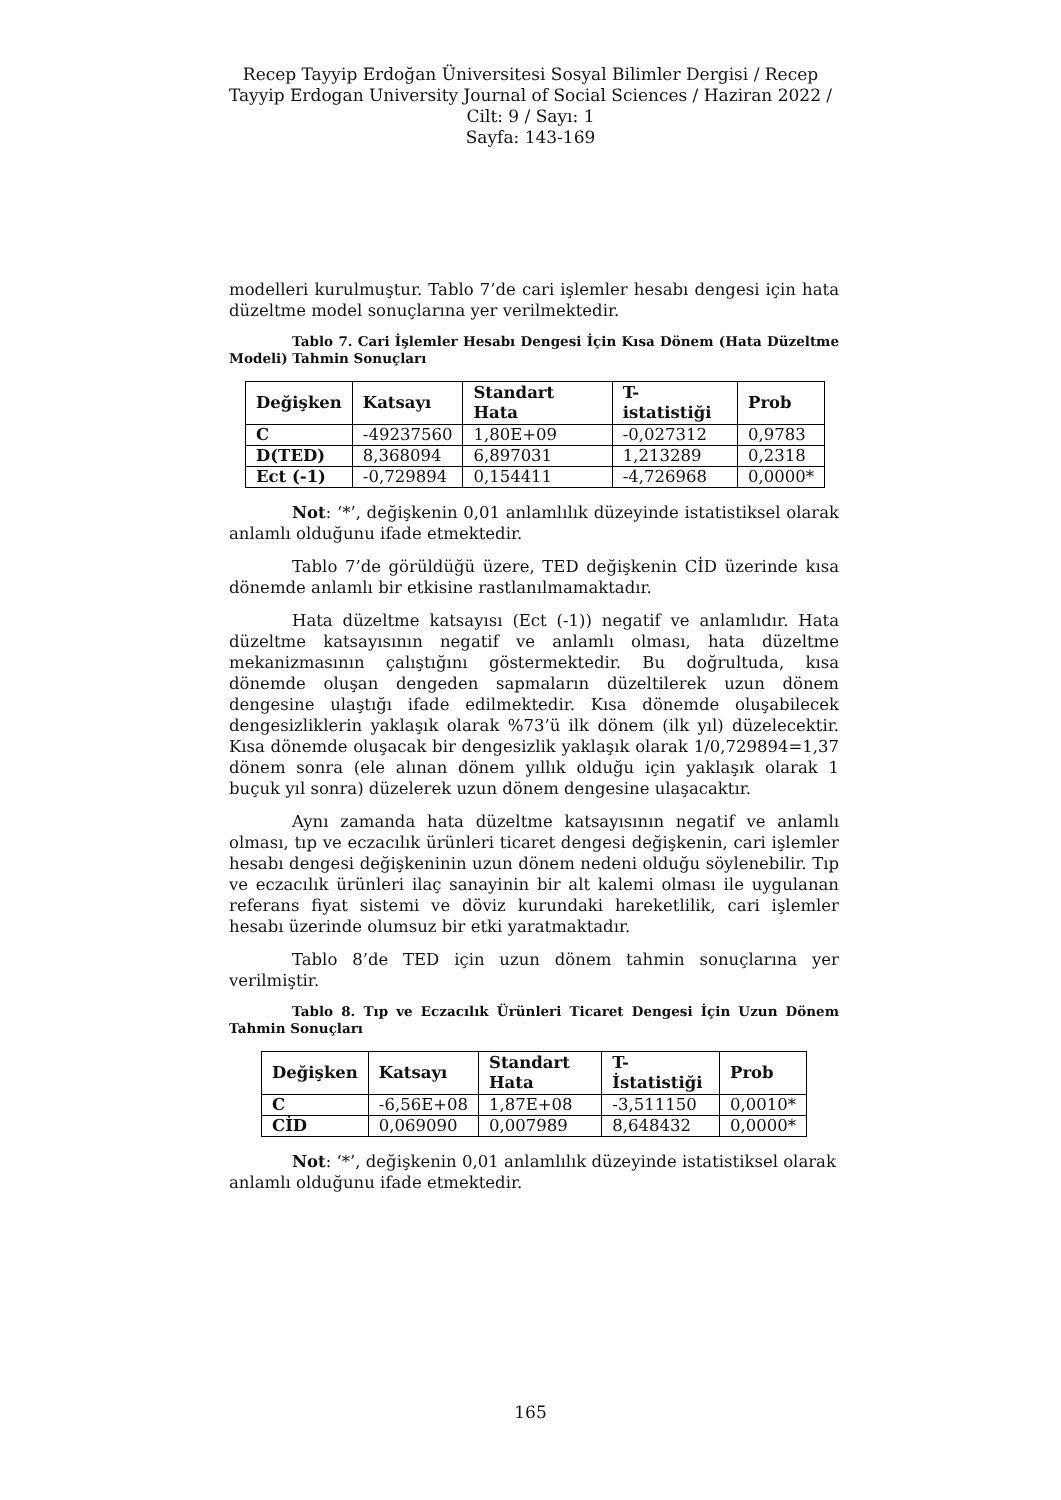Recep Tayyip Erdoğan Üniversitesi Sosyal Bilimler Dergisi / Recep Tayyip Erdogan University Journal of Social Sciences / Haziran 2022 / Cilt: 9 / Sayı: 1
Sayfa: 143-169
modelleri kurulmuştur. Tablo 7’de cari işlemler hesabı dengesi için hata düzeltme model sonuçlarına yer verilmektedir.
Tablo 7. Cari İşlemler Hesabı Dengesi İçin Kısa Dönem (Hata Düzeltme Modeli) Tahmin Sonuçları
| Değişken | Katsayı | Standart Hata | T-istatistiği | Prob |
| --- | --- | --- | --- | --- |
| C | -49237560 | 1,80E+09 | -0,027312 | 0,9783 |
| D(TED) | 8,368094 | 6,897031 | 1,213289 | 0,2318 |
| Ect (-1) | -0,729894 | 0,154411 | -4,726968 | 0,0000* |
Not: ‘*’, değişkenin 0,01 anlamlılık düzeyinde istatistiksel olarak anlamlı olduğunu ifade etmektedir.
Tablo 7’de görüldüğü üzere, TED değişkenin CİD üzerinde kısa dönemde anlamlı bir etkisine rastlanılmamaktadır.
Hata düzeltme katsayısı (Ect (-1)) negatif ve anlamlıdır. Hata düzeltme katsayısının negatif ve anlamlı olması, hata düzeltme mekanizmasının çalıştığını göstermektedir. Bu doğrultuda, kısa dönemde oluşan dengeden sapmaların düzeltilerek uzun dönem dengesine ulaştığı ifade edilmektedir. Kısa dönemde oluşabilecek dengesizliklerin yaklaşık olarak %73’ü ilk dönem (ilk yıl) düzelecektir. Kısa dönemde oluşacak bir dengesizlik yaklaşık olarak 1/0,729894=1,37 dönem sonra (ele alınan dönem yıllık olduğu için yaklaşık olarak 1 buçuk yıl sonra) düzelerek uzun dönem dengesine ulaşacaktır.
Aynı zamanda hata düzeltme katsayısının negatif ve anlamlı olması, tıp ve eczacılık ürünleri ticaret dengesi değişkenin, cari işlemler hesabı dengesi değişkeninin uzun dönem nedeni olduğu söylenebilir. Tıp ve eczacılık ürünleri ilaç sanayinin bir alt kalemi olması ile uygulanan referans fiyat sistemi ve döviz kurundaki hareketlilik, cari işlemler hesabı üzerinde olumsuz bir etki yaratmaktadır.
Tablo 8’de TED için uzun dönem tahmin sonuçlarına yer verilmiştir.
Tablo 8. Tıp ve Eczacılık Ürünleri Ticaret Dengesi İçin Uzun Dönem Tahmin Sonuçları
| Değişken | Katsayı | Standart Hata | T-İstatistiği | Prob |
| --- | --- | --- | --- | --- |
| C | -6,56E+08 | 1,87E+08 | -3,511150 | 0,0010* |
| CİD | 0,069090 | 0,007989 | 8,648432 | 0,0000* |
Not: ‘*’, değişkenin 0,01 anlamlılık düzeyinde istatistiksel olarak anlamlı olduğunu ifade etmektedir.
165